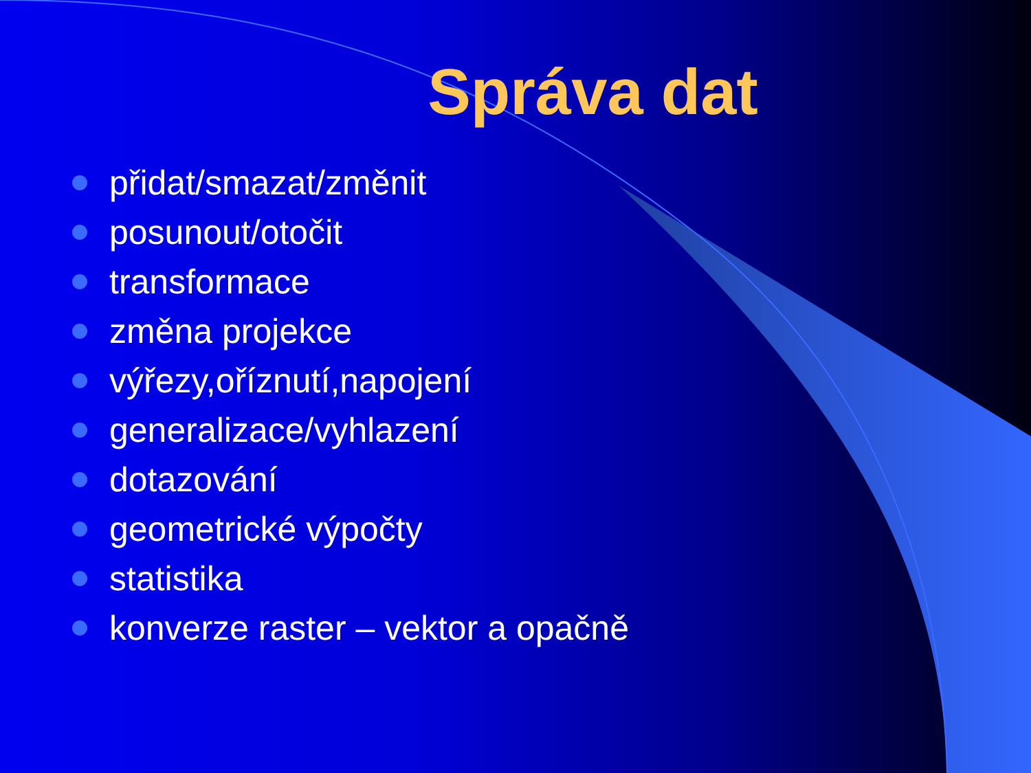Správa dat
přidat/smazat/změnit
posunout/otočit
transformace
změna projekce
výřezy,oříznutí,napojení
generalizace/vyhlazení
dotazování
geometrické výpočty
statistika
konverze raster – vektor a opačně